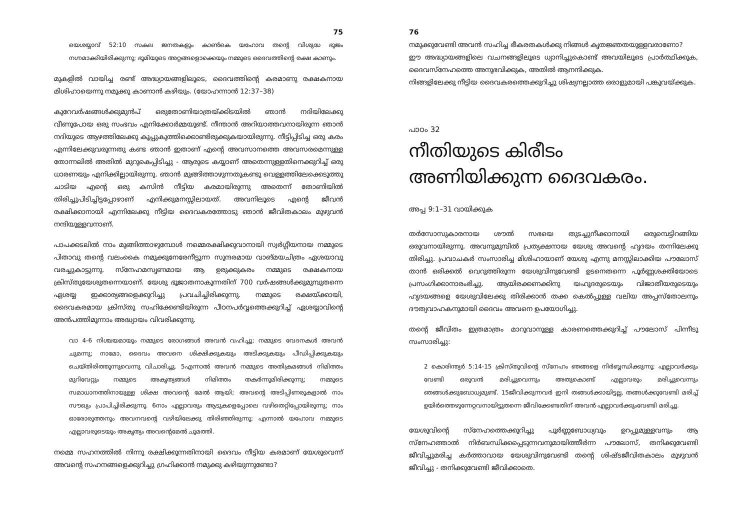75
യെശയ്യാവ് 52:10 സകല ജനതകളും കാൺകെ യഹോവ തന്റെ വിശുദ്ധ ഭുജം നഗ്നമാക്കിയിരിക്കുന്നു; ഭൂമിയുടെ അറ്റങ്ങളൊക്കെയും നമ്മുടെ ദൈവത്തിന്റെ രക്ഷ കാണും.
മുകളിൽ വായിച്ച രണ്ട് അദ്ധ്യായങ്ങളിലൂടെ, ദൈവത്തിന്റെ കരമാണു രക്ഷകനായ മിശിഹായെന്നു നമുക്കു കാണാൻ കഴിയും. (യോഹന്നാൻ 12:37–38)
കുറേവർഷങ്ങൾക്കുമുൻപ് ഒരുതോണിയാത്രയ്ക്കിടയിൽ ഞാൻ നദിയിലേക്കു വീണുപോയ ഒരു സംഭവം എനിക്കോർമ്മയുണ്ട്. നീന്താൻ അറിയാത്തവനായിരുന്ന ഞാൻ നദിയുടെ ആഴത്തിലേക്കു കൂപ്പുകുത്തിക്കൊണ്ടിരുക്കുകയായിരുന്നു. നീട്ടിപ്പിടിച്ച ഒരു കരം എന്നിലേക്കുവരുന്നതു കണ്ട ഞാൻ ഇതാണ് എന്റെ അവസാനത്തെ അവസരമെന്നുള്ള തോന്നലിൽ അതിൽ മുറുകെപ്പിടിച്ചു - ആരുടെ കയ്യാണ് അതെന്നുള്ളതിനെക്കുറിച്ച് ഒരു ധാരണയും എനിക്കില്ലായിരുന്നു. ഞാൻ മുങ്ങിത്താഴുന്നതുകണ്ടു വെള്ളത്തിലേക്കെടുത്തു ചാടിയ എന്റെ ഒരു കസിൻ നീട്ടിയ കരമായിരുന്നു അതെന്ന് തോണിയിൽ തിരിച്ചുപിടിച്ചിട്ടപ്പോഴാണ് എനിക്കുമനസ്സിലായത്. അവനിലൂടെ എന്റെ ജീവൻ രക്ഷിക്കാനായി എന്നിലേക്കു നീട്ടിയ ദൈവകരത്തോടു ഞാൻ ജീവിതകാലം മുഴുവൻ നന്ദിയുള്ളവനാണ്.
പാപക്കടലിൽ നാം മുങ്ങിത്താഴുമ്പോൾ നമ്മെരക്ഷിക്കുവാനായി സ്വർഗ്ഗീയനായ നമ്മുടെ പിതാവു തന്റെ വലംകൈ നമുക്കുനേരേനീട്ടുന്ന സുന്ദരമായ വാങ്മയചിത്രം ഏശയാവു വരച്ചുകാട്ടുന്നു. സ്നേഹമസൃണമായ ആ ഉരുക്കുകരം നമ്മുടെ രക്ഷകനായ ക്രിസ്തുയേശുതന്നെയാണ്. യേശു ഭൂജാതനാകുന്നതിന് 700 വർഷങ്ങൾക്കുമുമ്പുതന്നെ ഏശയ്യ ഇക്കാര്യങ്ങളെക്കുറിച്ചു പ്രവചിച്ചിരിക്കുന്നു. നമ്മുടെ രക്ഷയ്ക്കായി, ദൈവകരമായ ക്രിസ്തു സഹിക്കേണ്ടിയിരുന്ന പീഠനപർവ്വത്തെക്കുറിച്ച് ഏശയ്യാവിന്റെ അൻപത്തിമൂന്നാം അദ്ധ്യായം വിവരിക്കുന്നു.
വാ 4-6 നിശ്ചയമായും നമ്മുടെ രോഗങ്ങൾ അവൻ വഹിച്ചു; നമ്മുടെ വേദനകൾ അവൻ ചുമന്നു; നാമോ, ദൈവം അവനെ ശിക്ഷിക്കുകയും അടിക്കുകയും പീഡിപ്പിക്കുകയും ചെയ്തിരിത്തുന്നുവെന്നു വിചാരിച്ചു. 5എന്നാൽ അവൻ നമ്മുടെ അതിക്രമങ്ങൾ നിമിത്തം മുറിവേറ്റും നമ്മുടെ അകൃത്യങ്ങൾ നിമിത്തം തകർന്നുമിരിക്കുന്നു; നമ്മുടെ സമാധാനത്തിനായുള്ള ശിക്ഷ അവന്റെ മേൽ ആയി; അവന്റെ അടിപ്പിണരുകളാൽ നാം സൗഖ്യം പ്രാപിച്ചിരിക്കുന്നു. 6നാം എല്ലാവരും ആടുകളെപ്പോലെ വഴിതെറ്റിപ്പോയിരുന്നു; നാം ഓരോരുത്തനും അവനവന്റെ വഴിയിലേക്കു തിരിഞ്ഞിരുന്നു; എന്നാൽ യഹോവ നമ്മുടെ എല്ലാവരുടെയും അകൃത്യം അവന്റെമേൽ ചുമത്തി.
നമ്മെ സഹനത്തിൽ നിന്നു രക്ഷിക്കുന്നതിനായി ദൈവം നീട്ടിയ കരമാണ് യേശുവെന്ന് അവന്റെ സഹനങ്ങളെക്കുറിച്ചു ഗ്രഹിക്കാൻ നമുക്കു കഴിയുന്നുണ്ടോ?
76
നമുക്കുവേണ്ടി അവൻ സഹിച്ച ഭീകരതകൾക്കു നിങ്ങൾ കൃതജ്ഞതയുള്ളവരാണോ?
ഈ അദ്ധ്യായങ്ങളിലെ വചനങ്ങളിലൂടെ ധ്യാനിച്ചുകൊണ്ട് അവയിലൂടെ പ്രാർത്ഥിക്കുക, ദൈവസ്നേഹത്തെ അനുഭവിക്കുക, അതിൽ ആനന്ദിക്കുക.
നിങ്ങളിലേക്കു നീട്ടിയ ദൈവകരത്തെക്കുറിച്ചു ശിഷ്യനല്ലാത്ത ഒരാളുമായി പങ്കുവയ്ക്കുക.
പാഠം 32
നീതിയുടെ കിരീടം അണിയിക്കുന്ന ദൈവകരം.
അപ്പ 9:1–31 വായിക്കുക
തർസോസുകാരനായ ശൗൽ സഭയെ തുടച്ചുനീക്കാനായി ഒരുമ്പെട്ടിറങ്ങിയ ഒരുവനായിരുന്നു. അവനുമുമ്പിൽ പ്രത്യക്ഷനായ യേശു അവന്റെ ഹൃദയം തന്നിലേക്കു തിരിച്ചു. പ്രവാചകർ സംസാരിച്ച മിശിഹായാണ് യേശു എന്നു മനസ്സിലാക്കിയ പൗലോസ് താൻ ഒരിക്കൽ വെറുത്തിരുന്ന യേശുവിനുവേണ്ടി ഉടനെതന്നെ പൂർണ്ണശക്തിയോടെ പ്രസംഗിക്കാനാരംഭിച്ചു. ആയിരക്കണക്കിനു യഹൂദരുടെയും വിജാതീയരുടെയും ഹൃദയങ്ങളെ യേശുവിലേക്കു തിരിക്കാൻ തക്ക കെൽപ്പുള്ള വലിയ അപ്പസ്തോലനും ദൗത്യവാഹകനുമായി ദൈവം അവനെ ഉപയോഗിച്ചു.
തന്റെ ജീവിതം ഇത്രമാത്രം മാറുവാനുള്ള കാരണത്തെക്കുറിച്ച് പൗലോസ് പിന്നീടു സംസാരിച്ചു:
2 കൊരിന്ത്യർ 5:14-15 ക്രിസ്തുവിന്റെ സ്നേഹം ഞങ്ങളെ നിർബ്ബന്ധിക്കുന്നു; എല്ലാവർക്കും വേണ്ടി ഒരുവൻ മരിച്ചുവെന്നും അതുകൊണ്ട് എല്ലാവരും മരിച്ചുവെന്നും ഞങ്ങൾക്കുബോധ്യമുണ്ട്. 15ജീവിക്കുന്നവർ ഇനി തങ്ങൾക്കായിട്ടല്ല, തങ്ങൾക്കുവേണ്ടി മരിച്ച് ഉയിർത്തെഴുന്നേറ്റവനായിട്ടുതന്നെ ജീവിക്കേണ്ടതിന് അവൻ എല്ലാവർക്കുംവേണ്ടി മരിച്ചു.
യേശുവിന്റെ സ്നേഹത്തെക്കുറിച്ചു പൂർണ്ണബോധ്യവും ഉറപ്പുമുള്ളവനും ആ സ്നേഹത്താൽ നിർബന്ധിക്കപ്പെടുന്നവനുമായിത്തീർന്ന പൗലോസ്, തനിക്കുവേണ്ടി ജീവിച്ചുമരിച്ച കർത്താവായ യേശുവിനുവേണ്ടി തന്റെ ശിഷ്ടജീവിതകാലം മുഴുവൻ ജീവിച്ചു - തനിക്കുവേണ്ടി ജീവിക്കാതെ.